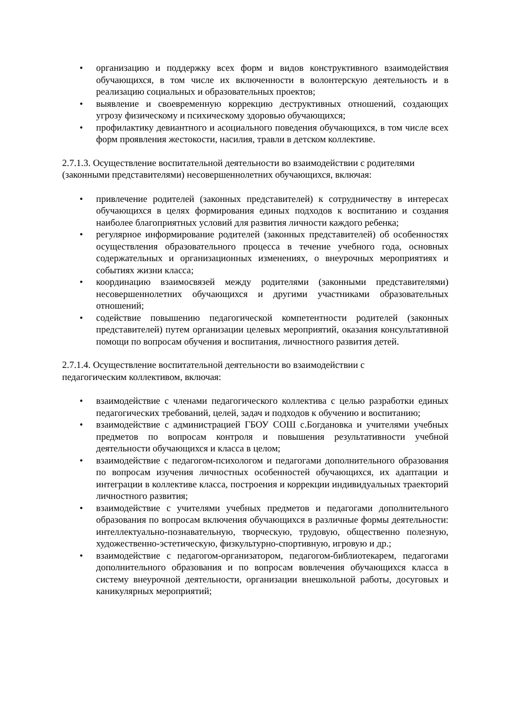• организацию и поддержку всех форм и видов конструктивного взаимодействия обучающихся, в том числе их включенности в волонтерскую деятельность и в реализацию социальных и образовательных проектов;
• выявление и своевременную коррекцию деструктивных отношений, создающих угрозу физическому и психическому здоровью обучающихся;
• профилактику девиантного и асоциального поведения обучающихся, в том числе всех форм проявления жестокости, насилия, травли в детском коллективе.
2.7.1.3. Осуществление воспитательной деятельности во взаимодействии с родителями (законными представителями) несовершеннолетних обучающихся, включая:
• привлечение родителей (законных представителей) к сотрудничеству в интересах обучающихся в целях формирования единых подходов к воспитанию и создания наиболее благоприятных условий для развития личности каждого ребенка;
• регулярное информирование родителей (законных представителей) об особенностях осуществления образовательного процесса в течение учебного года, основных содержательных и организационных изменениях, о внеурочных мероприятиях и событиях жизни класса;
• координацию взаимосвязей между родителями (законными представителями) несовершеннолетних обучающихся и другими участниками образовательных отношений;
• содействие повышению педагогической компетентности родителей (законных представителей) путем организации целевых мероприятий, оказания консультативной помощи по вопросам обучения и воспитания, личностного развития детей.
2.7.1.4. Осуществление воспитательной деятельности во взаимодействии с
педагогическим коллективом, включая:
• взаимодействие с членами педагогического коллектива с целью разработки единых педагогических требований, целей, задач и подходов к обучению и воспитанию;
• взаимодействие с администрацией ГБОУ СОШ с.Богдановка и учителями учебных предметов по вопросам контроля и повышения результативности учебной деятельности обучающихся и класса в целом;
• взаимодействие с педагогом-психологом и педагогами дополнительного образования по вопросам изучения личностных особенностей обучающихся, их адаптации и интеграции в коллективе класса, построения и коррекции индивидуальных траекторий личностного развития;
• взаимодействие с учителями учебных предметов и педагогами дополнительного образования по вопросам включения обучающихся в различные формы деятельности: интеллектуально-познавательную, творческую, трудовую, общественно полезную, художественно-эстетическую, физкультурно-спортивную, игровую и др.;
• взаимодействие с педагогом-организатором, педагогом-библиотекарем, педагогами дополнительного образования и по вопросам вовлечения обучающихся класса в систему внеурочной деятельности, организации внешкольной работы, досуговых и каникулярных мероприятий;